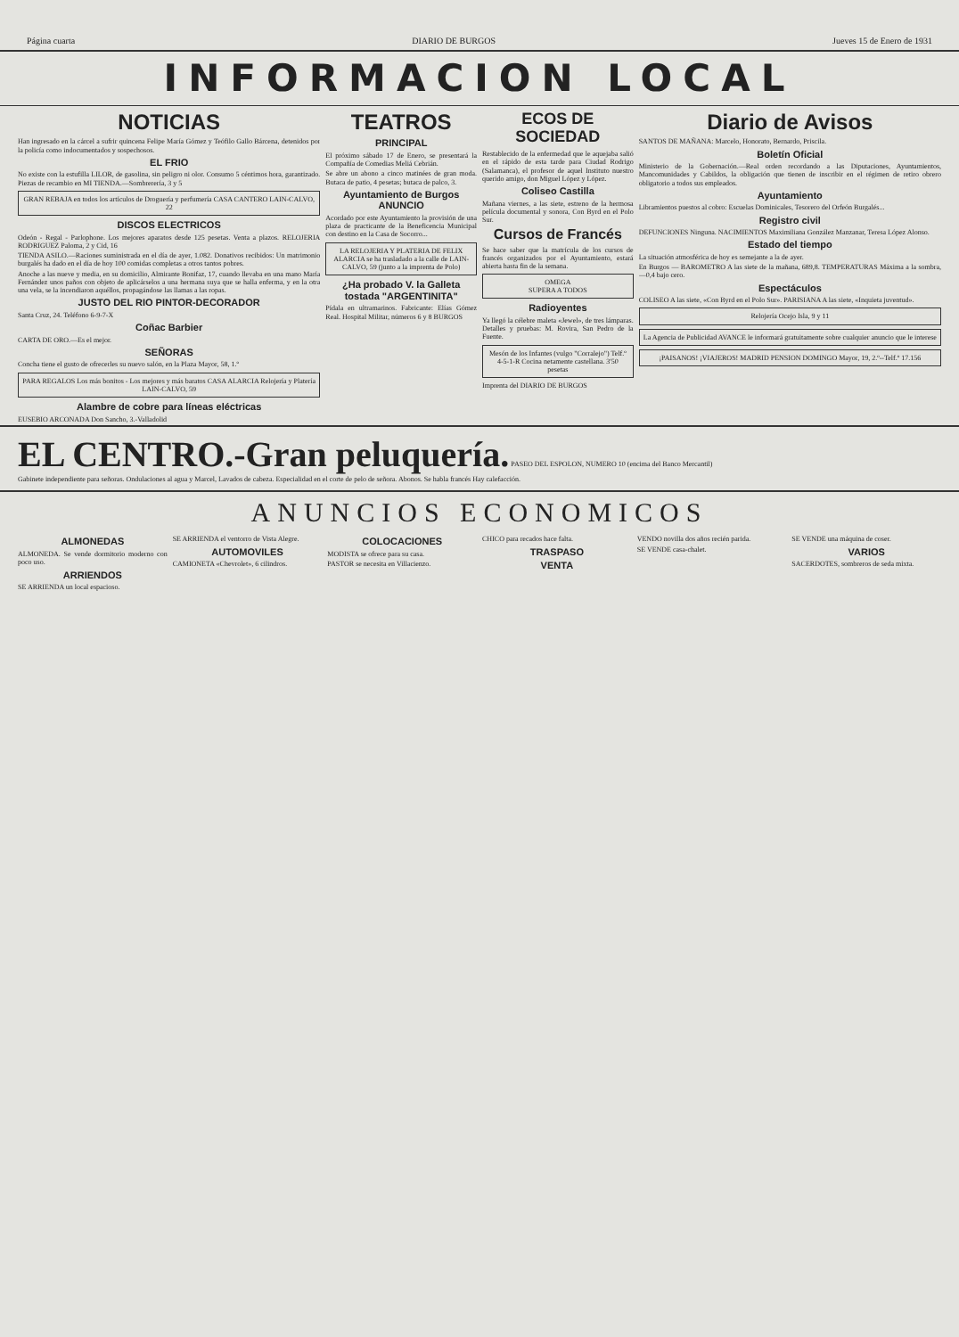Página cuarta DIARIO DE BURGOS Jueves 15 de Enero de 1931
INFORMACION LOCAL
NOTICIAS
Han ingresado en la cárcel a sufrir quincena Felipe María Gómez y Teófilo Gallo Bárcena, detenidos por la policía como indocumentados y sospechosos.
EL FRIO
No existe con la estufilla LILOR, de gasolina, sin peligro ni olor. Consumo 5 céntimos hora, garantizado. Piezas de recambio en MI TIENDA.—Sombrerería, 3 y 5
GRAN REBAJA en todos los artículos de Droguería y perfumería CASA CANTERO LAIN-CALVO, 22
DISCOS ELECTRICOS
Odeón - Regal - Parlophone. Los mejores aparatos desde 125 pesetas. Venta a plazos. RELOJERIA RODRIGUEZ Paloma, 2 y Cid, 16
TIENDA ASILO.—Raciones suministrada en el día de ayer, 1.082. Donativos recibidos: Un matrimonio burgalés ha dado en el día de hoy 100 comidas completas a otros tantos pobres.
Anoche a las nueve y media, en su domicilio, Almirante Bonifaz, 17, cuando llevaba en una mano María Fernández unos paños con objeto de aplicárselos a una hermana suya que se halla enferma, y en la otra una vela, se la incendiaron aquéllos, propagándose las llamas a las ropas.
JUSTO DEL RIO PINTOR-DECORADOR
Santa Cruz, 24. Teléfono 6-9-7-X
Coñac Barbier
CARTA DE ORO.—Es el mejor.
SEÑORAS
Concha tiene el gusto de ofrecerles su nuevo salón, en la Plaza Mayor, 58, 1.º
PARA REGALOS Los más bonitos - Los mejores y más baratos CASA ALARCIA Relojería y Platería LAIN-CALVO, 59
Alambre de cobre para líneas eléctricas
EUSEBIO ARCONADA Don Sancho, 3.-Valladolid
TEATROS
PRINCIPAL
El próximo sábado 17 de Enero, se presentará la Compañía de Comedias Meliá Cebrián.
Se abre un abono a cinco matinées de gran moda. Butaca de patio, 4 pesetas; butaca de palco, 3.
Ayuntamiento de Burgos ANUNCIO
Acordado por este Ayuntamiento la provisión de una plaza de practicante de la Beneficencia Municipal con destino en la Casa de Socorro...
LA RELOJERIA Y PLATERIA DE FELIX ALARCIA se ha trasladado a la calle de LAIN-CALVO, 59 (junto a la imprenta de Polo)
¿Ha probado V. la Galleta tostada "ARGENTINITA"
Pídala en ultramarinos. Fabricante: Elías Gómez Real. Hospital Militar, números 6 y 8 BURGOS
ECOS DE SOCIEDAD
Restablecido de la enfermedad que le aquejaba salió en el rápido de esta tarde para Ciudad Rodrigo (Salamanca), el profesor de aquel Instituto nuestro querido amigo, don Miguel López y López.
Coliseo Castilla
Mañana viernes, a las siete, estreno de la hermosa película documental y sonora, Con Byrd en el Polo Sur.
Cursos de Francés
Se hace saber que la matrícula de los cursos de francés organizados por el Ayuntamiento, estará abierta hasta fin de la semana.
OMEGA
SUPERA A TODOS
Radioyentes
Ya llegó la célebre maleta «Jewel», de tres lámparas. Detalles y pruebas: M. Rovira, San Pedro de la Fuente.
Mesón de los Infantes (vulgo "Corralejo") Telf.º 4-5-1-R Cocina netamente castellana. 3'50 pesetas
Imprenta del DIARIO DE BURGOS
Diario de Avisos
SANTOS DE MAÑANA: Marcelo, Honorato, Bernardo, Priscila.
Boletín Oficial
Ministerio de la Gobernación.—Real orden recordando a las Diputaciones, Ayuntamientos, Mancomunidades y Cabildos, la obligación que tienen de inscribir en el régimen de retiro obrero obligatorio a todos sus empleados.
Ayuntamiento
Libramientos puestos al cobro: Escuelas Dominicales, Tesorero del Orfeón Burgalés...
Registro civil
DEFUNCIONES Ninguna. NACIMIENTOS Maximiliana González Manzanar, Teresa López Alonso.
Estado del tiempo
La situación atmosférica de hoy es semejante a la de ayer.
En Burgos — BAROMETRO A las siete de la mañana, 689,8. TEMPERATURAS Máxima a la sombra, —0,4 bajo cero.
Espectáculos
COLISEO A las siete, «Con Byrd en el Polo Sur». PARISIANA A las siete, «Inquieta juventud».
Relojería Ocejo Isla, 9 y 11
La Agencia de Publicidad AVANCE le informará gratuitamente sobre cualquier anuncio que le interese
¡PAISANOS! ¡VIAJEROS! MADRID PENSION DOMINGO Mayor, 19, 2.º--Telf.º 17.156
EL CENTRO.-Gran peluquería. PASEO DEL ESPOLON, NUMERO 10 (encima del Banco Mercantil)
Gabinete independiente para señoras. Ondulaciones al agua y Marcel, Lavados de cabeza. Especialidad en el corte de pelo de señora. Abonos. Se habla francés Hay calefacción.
ANUNCIOS ECONOMICOS
ALMONEDAS
ALMONEDA. Se vende dormitorio moderno con poco uso.
ARRIENDOS
SE ARRIENDA un local espacioso.
SE ARRIENDA el ventorro de Vista Alegre.
AUTOMOVILES
CAMIONETA «Chevrolet», 6 cilindros.
COLOCACIONES
MODISTA se ofrece para su casa.
PASTOR se necesita en Villacienzo.
CHICO para recados hace falta.
TRASPASO
VENTA
VENDO novilla dos años recién parida.
SE VENDE casa-chalet.
SE VENDE una máquina de coser.
VARIOS
SACERDOTES, sombreros de seda mixta.